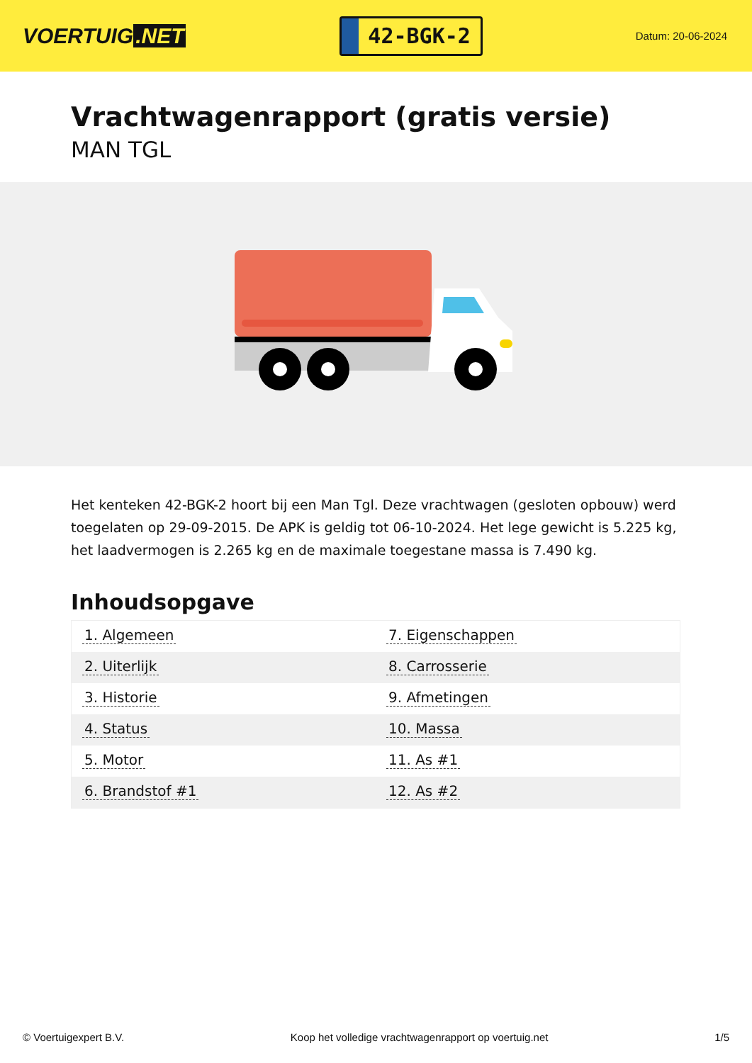VOERTUIG.NET
42-BGK-2
Datum: 20-06-2024
Vrachtwagenrapport (gratis versie)
MAN TGL
Het kenteken 42-BGK-2 hoort bij een Man Tgl. Deze vrachtwagen (gesloten opbouw) werd toegelaten op 29-09-2015. De APK is geldig tot 06-10-2024. Het lege gewicht is 5.225 kg, het laadvermogen is 2.265 kg en de maximale toegestane massa is 7.490 kg.
Inhoudsopgave
| 1. Algemeen | 7. Eigenschappen |
| 2. Uiterlijk | 8. Carrosserie |
| 3. Historie | 9. Afmetingen |
| 4. Status | 10. Massa |
| 5. Motor | 11. As #1 |
| 6. Brandstof #1 | 12. As #2 |
© Voertuigexpert B.V. Koop het volledige vrachtwagenrapport op voertuig.net 1/5